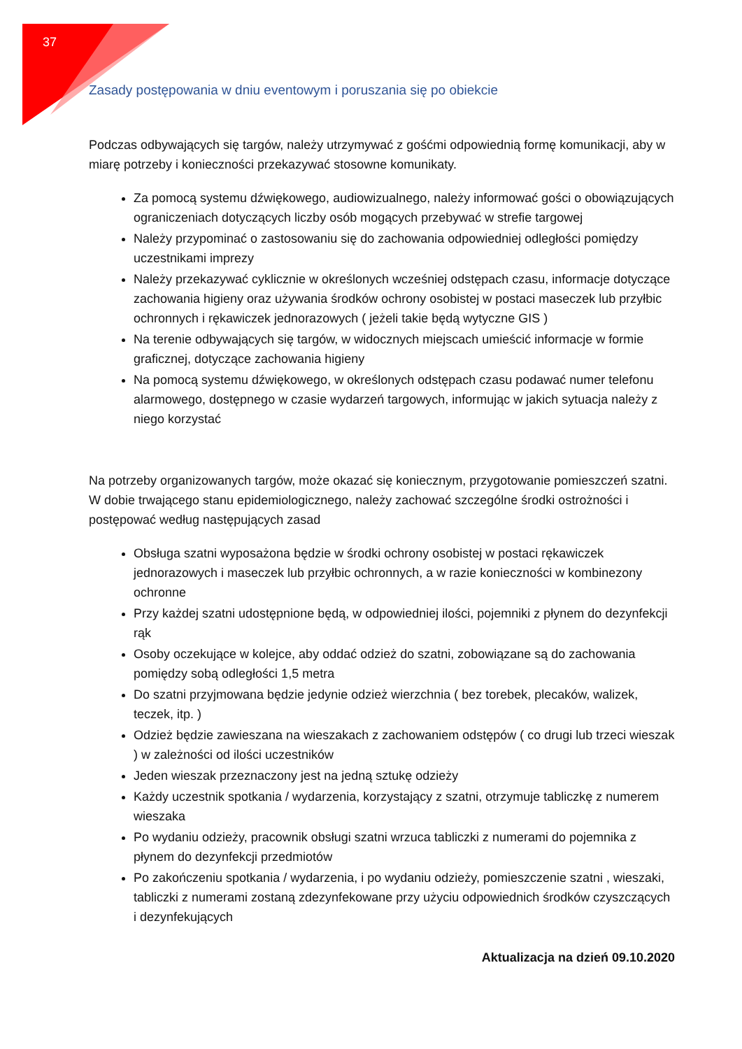37
Zasady postępowania w dniu eventowym i poruszania się po obiekcie
Podczas odbywających się targów, należy utrzymywać z gośćmi odpowiednią formę komunikacji, aby w miarę potrzeby i konieczności przekazywać stosowne komunikaty.
Za pomocą systemu dźwiękowego, audiowizualnego, należy informować gości o obowiązujących ograniczeniach dotyczących liczby osób mogących przebywać w strefie targowej
Należy przypominać o zastosowaniu się do zachowania odpowiedniej odległości pomiędzy uczestnikami imprezy
Należy przekazywać cyklicznie w określonych wcześniej odstępach czasu, informacje dotyczące zachowania higieny oraz używania środków ochrony osobistej w postaci maseczek lub przyłbic ochronnych i rękawiczek jednorazowych ( jeżeli takie będą wytyczne GIS )
Na terenie odbywających się targów, w widocznych miejscach umieścić informacje w formie graficznej, dotyczące zachowania higieny
Na pomocą systemu dźwiękowego, w określonych odstępach czasu podawać numer telefonu alarmowego, dostępnego w czasie wydarzeń targowych, informując w jakich sytuacja należy z niego korzystać
Na potrzeby organizowanych targów, może okazać się koniecznym, przygotowanie pomieszczeń szatni. W dobie trwającego stanu epidemiologicznego, należy zachować szczególne środki ostrożności i postępować według następujących zasad
Obsługa szatni wyposażona będzie w środki ochrony osobistej w postaci rękawiczek jednorazowych i maseczek lub przyłbic ochronnych, a w razie konieczności w kombinezony ochronne
Przy każdej szatni udostępnione będą, w odpowiedniej ilości, pojemniki z płynem do dezynfekcji rąk
Osoby oczekujące w kolejce, aby oddać odzież do szatni, zobowiązane są do zachowania pomiędzy sobą odległości 1,5 metra
Do szatni przyjmowana będzie jedynie odzież wierzchnia ( bez torebek, plecaków, walizek, teczek, itp. )
Odzież będzie zawieszana na wieszakach z zachowaniem odstępów ( co drugi lub trzeci wieszak ) w zależności od ilości uczestników
Jeden wieszak przeznaczony jest na jedną sztukę odzieży
Każdy uczestnik spotkania / wydarzenia, korzystający z szatni, otrzymuje tabliczkę z numerem wieszaka
Po wydaniu odzieży, pracownik obsługi szatni wrzuca tabliczki z numerami do pojemnika z płynem do dezynfekcji przedmiotów
Po zakończeniu spotkania / wydarzenia, i po wydaniu odzieży, pomieszczenie szatni , wieszaki, tabliczki z numerami zostaną zdezynfekowane przy użyciu odpowiednich środków czyszczących i dezynfekujących
Aktualizacja na dzień 09.10.2020